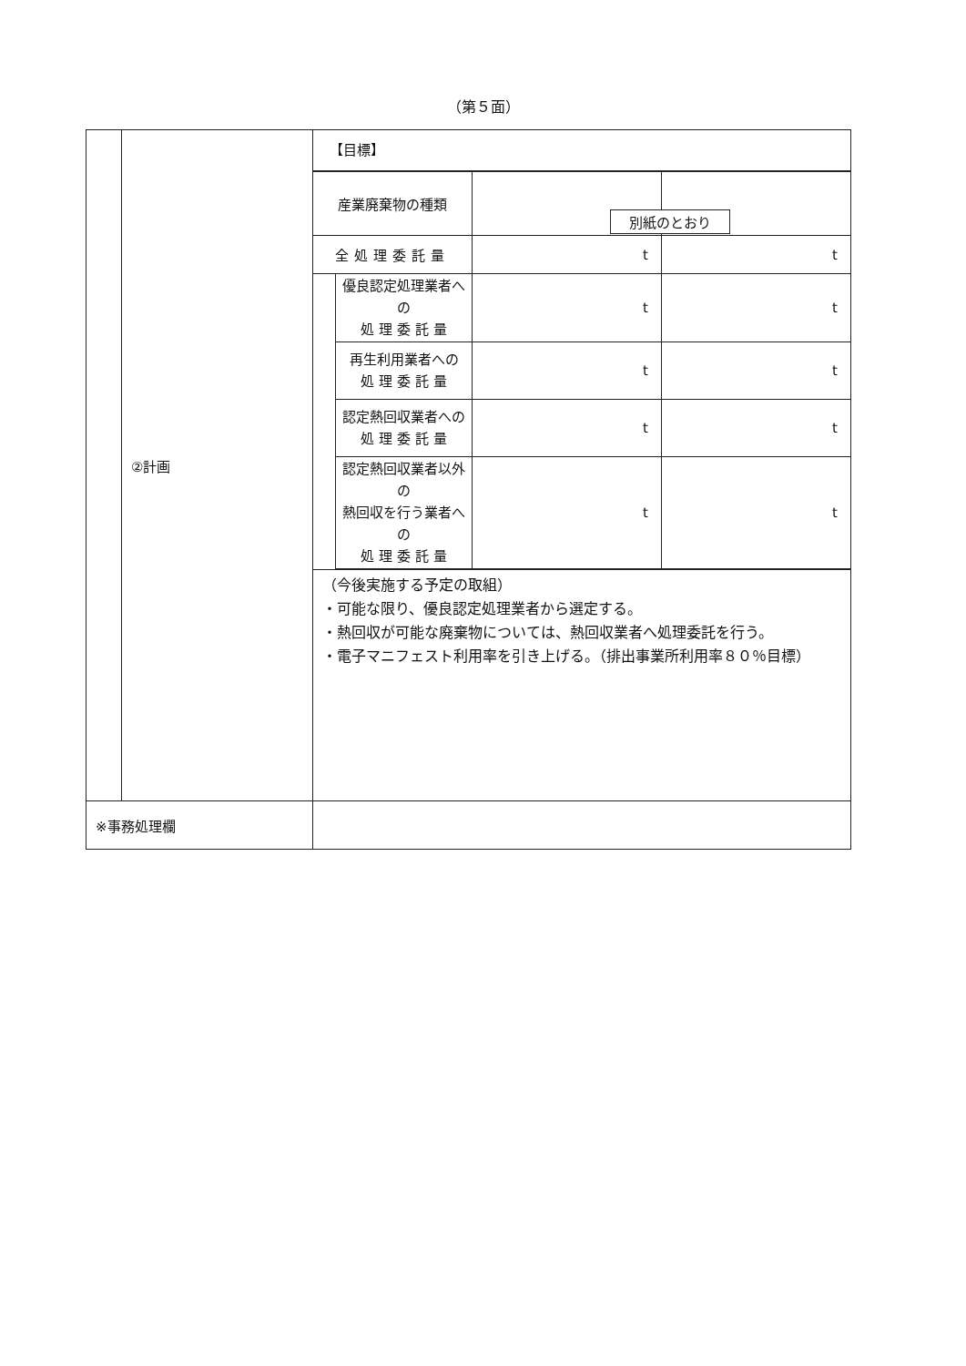（第５面）
| | ②計画 | 【目標】 / 産業廃棄物の種類 / / / 別紙のとおり / / 全処理委託量 / / t / t / / / 優良認定処理業者への 処 理 委 託 量 / t / t / / / 再生利用業者への 処 理 委 託 量 / t / t / / / 認定熱回収業者への 処 理 委 託 量 / t / t / / / 認定熱回収業者以外の 熱回収を行う業者への 処 理 委 託 量 / t / t / （今後実施する予定の取組） ・可能な限り、優良認定処理業者から選定する。 ・熱回収が可能な廃棄物については、熱回収業者へ処理委託を行う。 ・電子マニフェスト利用率を引き上げる。（排出事業所利用率８０％目標） |
| ※事務処理欄 | | |